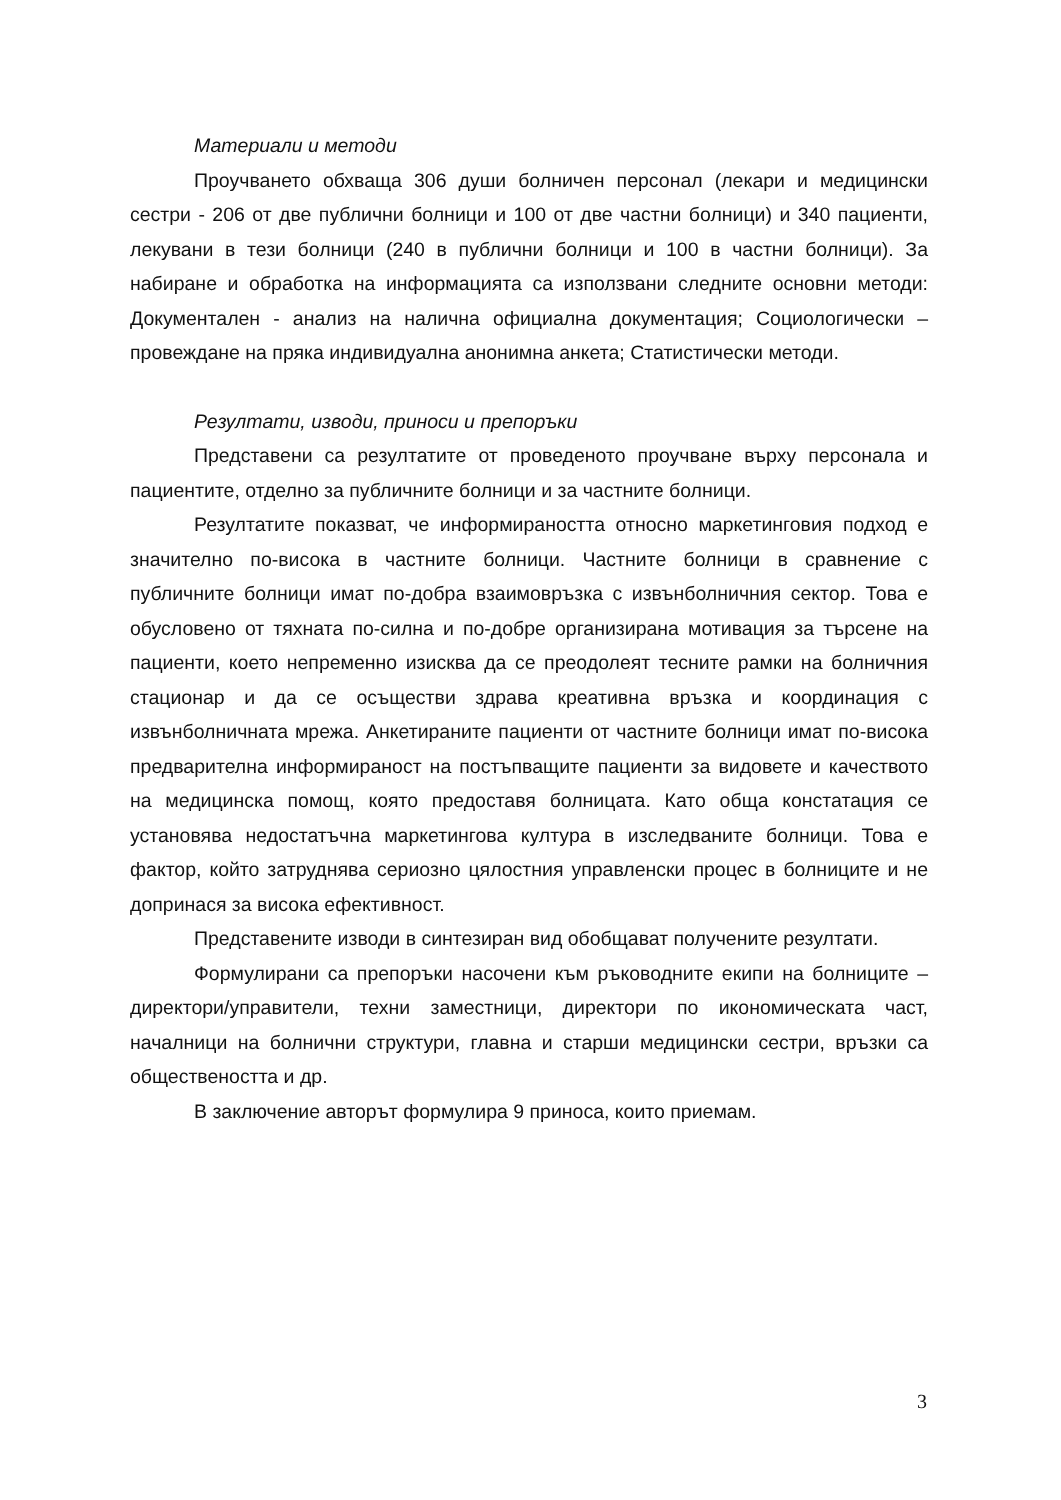Материали и методи
Проучването обхваща 306 души болничен персонал (лекари и медицински сестри - 206 от две публични болници и 100 от две частни болници) и 340 пациенти, лекувани в тези болници (240 в публични болници и 100 в частни болници). За набиране и обработка на информацията са използвани следните основни методи: Документален - анализ на налична официална документация; Социологически – провеждане на пряка индивидуална анонимна анкета; Статистически методи.
Резултати, изводи, приноси и препоръки
Представени са резултатите от проведеното проучване върху персонала и пациентите, отделно за публичните болници и за частните болници.
Резултатите показват, че информираността относно маркетинговия подход е значително по-висока в частните болници. Частните болници в сравнение с публичните болници имат по-добра взаимовръзка с извънболничния сектор. Това е обусловено от тяхната по-силна и по-добре организирана мотивация за търсене на пациенти, което непременно изисква да се преодолеят тесните рамки на болничния стационар и да се осъществи здрава креативна връзка и координация с извънболничната мрежа. Анкетираните пациенти от частните болници имат по-висока предварителна информираност на постъпващите пациенти за видовете и качеството на медицинска помощ, която предоставя болницата. Като обща констатация се установява недостатъчна маркетингова култура в изследваните болници. Това е фактор, който затруднява сериозно цялостния управленски процес в болниците и не допринася за висока ефективност.
Представените изводи в синтезиран вид обобщават получените резултати.
Формулирани са препоръки насочени към ръководните екипи на болниците – директори/управители, техни заместници, директори по икономическата част, началници на болнични структури, главна и старши медицински сестри, връзки са обществеността и др.
В заключение авторът формулира 9 приноса, които приемам.
3